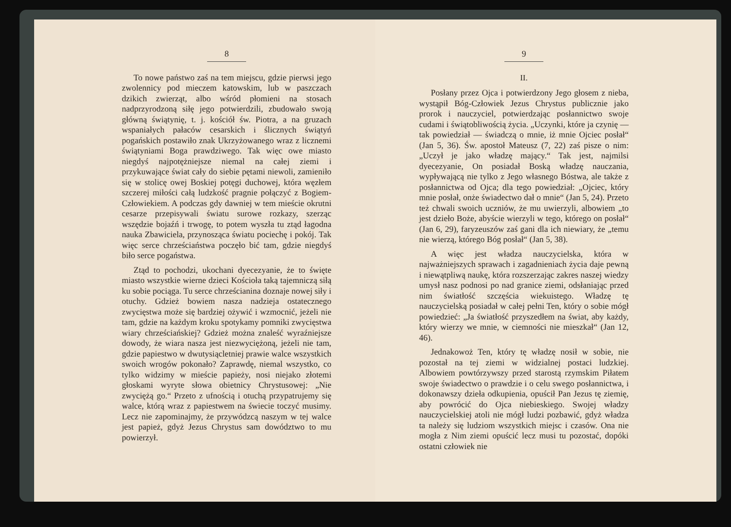8
To nowe państwo zaś na tem miejscu, gdzie pierwsi jego zwolennicy pod mieczem katowskim, lub w paszczach dzikich zwierząt, albo wśród płomieni na stosach nadprzyrodzoną siłę jego potwierdzili, zbudowało swoją główną świątynię, t. j. kościół św. Piotra, a na gruzach wspaniałych pałaców cesarskich i ślicznych świątyń pogańskich postawiło znak Ukrzyżowanego wraz z licznemi świątyniami Boga prawdziwego. Tak więc owe miasto niegdyś najpotężniejsze niemal na całej ziemi i przykuwające świat cały do siebie pętami niewoli, zamieniło się w stolicę owej Boskiej potęgi duchowej, która węzłem szczerej miłości całą ludzkość pragnie połączyć z Bogiem-Człowiekiem. A podczas gdy dawniej w tem mieście okrutni cesarze przepisywali światu surowe rozkazy, szerząc wszędzie bojaźń i trwogę, to potem wyszła tu ztąd łagodna nauka Zbawiciela, przynosząca światu pociechę i pokój. Tak więc serce chrześciaństwa poczęło bić tam, gdzie niegdyś biło serce pogaństwa.
Ztąd to pochodzi, ukochani dyecezyanie, że to święte miasto wszystkie wierne dzieci Kościoła taką tajemniczą siłą ku sobie pociąga. Tu serce chrześcianina doznaje nowej siły i otuchy. Gdzież bowiem nasza nadzieja ostatecznego zwycięstwa może się bardziej ożywić i wzmocnić, jeżeli nie tam, gdzie na każdym kroku spotykamy pomniki zwycięstwa wiary chrześciańskiej? Gdzież można znaleść wyraźniejsze dowody, że wiara nasza jest niezwyciężoną, jeżeli nie tam, gdzie papiestwo w dwutysiącletniej prawie walce wszystkich swoich wrogów pokonało? Zaprawdę, niemal wszystko, co tylko widzimy w mieście papieży, nosi niejako złotemi głoskami wyryte słowa obietnicy Chrystusowej: „Nie zwyciężą go.“ Przeto z ufnością i otuchą przypatrujemy się walce, którą wraz z papiestwem na świecie toczyć musimy. Lecz nie zapominajmy, że przywódzcą naszym w tej walce jest papież, gdyż Jezus Chrystus sam dowództwo to mu powierzył.
9
II.
Posłany przez Ojca i potwierdzony Jego głosem z nieba, wystąpił Bóg-Człowiek Jezus Chrystus publicznie jako prorok i nauczyciel, potwierdzając posłannictwo swoje cudami i świątobliwością życia. „Uczynki, które ja czynię — tak powiedział — świadczą o mnie, iż mnie Ojciec posłał“ (Jan 5, 36). Św. apostoł Mateusz (7, 22) zaś pisze o nim: „Uczył je jako władzę mający.“ Tak jest, najmilsi dyecezyanie, On posiadał Boską władzę nauczania, wypływającą nie tylko z Jego własnego Bóstwa, ale także z posłannictwa od Ojca; dla tego powiedział: „Ojciec, który mnie posłał, onże świadectwo dał o mnie“ (Jan 5, 24). Przeto też chwali swoich uczniów, że mu uwierzyli, albowiem „to jest dzieło Boże, abyście wierzyli w tego, którego on posłał“ (Jan 6, 29), faryzeuszów zaś gani dla ich niewiary, że „temu nie wierzą, którego Bóg posłał“ (Jan 5, 38).
A więc jest władza nauczycielska, która w najważniejszych sprawach i zagadnieniach życia daje pewną i niewątpliwą naukę, która rozszerzając zakres naszej wiedzy umysł nasz podnosi po nad granice ziemi, odsłaniając przed nim światłość szczęścia wiekuistego. Władzę tę nauczycielską posiadał w całej pełni Ten, który o sobie mógł powiedzieć: „Ja światłość przyszedłem na świat, aby każdy, który wierzy we mnie, w ciemności nie mieszkał“ (Jan 12, 46).
Jednakowoż Ten, który tę władzę nosił w sobie, nie pozostał na tej ziemi w widzialnej postaci ludzkiej. Albowiem powtórzywszy przed starostą rzymskim Piłatem swoje świadectwo o prawdzie i o celu swego posłannictwa, i dokonawszy dzieła odkupienia, opuścił Pan Jezus tę ziemię, aby powrócić do Ojca niebieskiego. Swojej władzy nauczycielskiej atoli nie mógł ludzi pozbawić, gdyż władza ta należy się ludziom wszystkich miejsc i czasów. Ona nie mogła z Nim ziemi opuścić lecz musi tu pozostać, dopóki ostatni człowiek nie